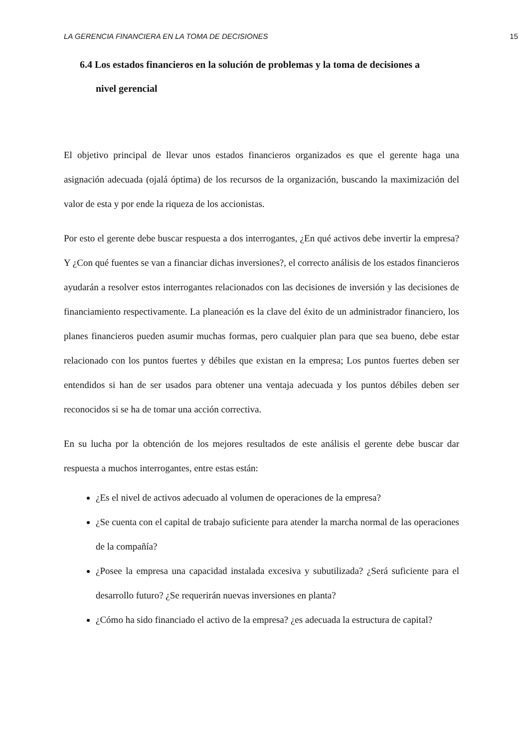LA GERENCIA FINANCIERA EN LA TOMA DE DECISIONES 15
6.4 Los estados financieros en la solución de problemas y la toma de decisiones a nivel gerencial
El objetivo principal de llevar unos estados financieros organizados es que el gerente haga una asignación adecuada (ojalá óptima) de los recursos de la organización, buscando la maximización del valor de esta y por ende la riqueza de los accionistas.
Por esto el gerente debe buscar respuesta a dos interrogantes, ¿En qué activos debe invertir la empresa? Y ¿Con qué fuentes se van a financiar dichas inversiones?, el correcto análisis de los estados financieros ayudarán a resolver estos interrogantes relacionados con las decisiones de inversión y las decisiones de financiamiento respectivamente. La planeación es la clave del éxito de un administrador financiero, los planes financieros pueden asumir muchas formas, pero cualquier plan para que sea bueno, debe estar relacionado con los puntos fuertes y débiles que existan en la empresa; Los puntos fuertes deben ser entendidos si han de ser usados para obtener una ventaja adecuada y los puntos débiles deben ser reconocidos si se ha de tomar una acción correctiva.
En su lucha por la obtención de los mejores resultados de este análisis el gerente debe buscar dar respuesta a muchos interrogantes, entre estas están:
¿Es el nivel de activos adecuado al volumen de operaciones de la empresa?
¿Se cuenta con el capital de trabajo suficiente para atender la marcha normal de las operaciones de la compañía?
¿Posee la empresa una capacidad instalada excesiva y subutilizada? ¿Será suficiente para el desarrollo futuro? ¿Se requerirán nuevas inversiones en planta?
¿Cómo ha sido financiado el activo de la empresa? ¿es adecuada la estructura de capital?